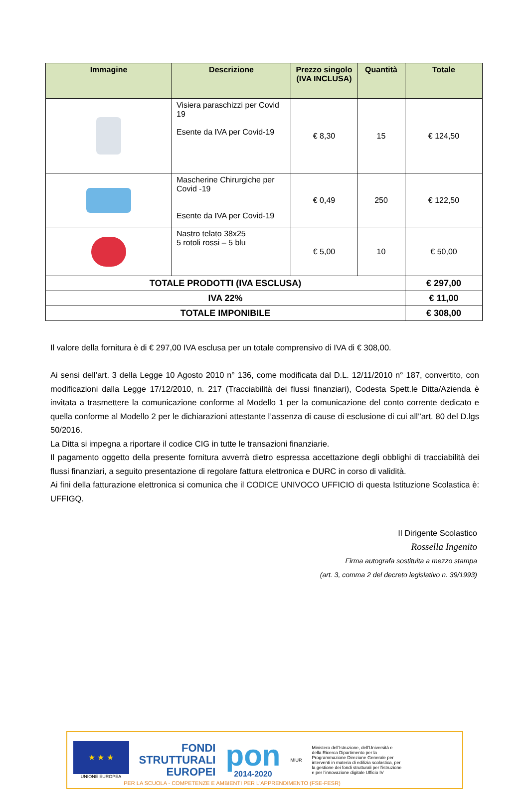| Immagine | Descrizione | Prezzo singolo (IVA INCLUSA) | Quantità | Totale |
| --- | --- | --- | --- | --- |
| | Visiera paraschizzi per Covid 19 Esente da IVA per Covid-19 | € 8,30 | 15 | € 124,50 |
| | Mascherine Chirurgiche per Covid -19 Esente da IVA per Covid-19 | € 0,49 | 250 | € 122,50 |
| | Nastro telato 38x25 5 rotoli rossi – 5 blu | € 5,00 | 10 | € 50,00 |
| TOTALE PRODOTTI (IVA ESCLUSA) | | | | € 297,00 |
| IVA 22% | | | | € 11,00 |
| TOTALE IMPONIBILE | | | | € 308,00 |
Il valore della fornitura è di € 297,00 IVA esclusa per un totale comprensivo di IVA di € 308,00.
Ai sensi dell’art. 3 della Legge 10 Agosto 2010 n° 136, come modificata dal D.L. 12/11/2010 n° 187, convertito, con modificazioni dalla Legge 17/12/2010, n. 217 (Tracciabilità dei flussi finanziari), Codesta Spett.le Ditta/Azienda è invitata a trasmettere la comunicazione conforme al Modello 1 per la comunicazione del conto corrente dedicato e quella conforme al Modello 2 per le dichiarazioni attestante l’assenza di cause di esclusione di cui all’’art. 80 del D.lgs 50/2016.
La Ditta si impegna a riportare il codice CIG in tutte le transazioni finanziarie.
Il pagamento oggetto della presente fornitura avverrà dietro espressa accettazione degli obblighi di tracciabilità dei flussi finanziari, a seguito presentazione di regolare fattura elettronica e DURC in corso di validità.
Ai fini della fatturazione elettronica si comunica che il CODICE UNIVOCO UFFICIO di questa Istituzione Scolastica è: UFFIGQ.
Il Dirigente Scolastico
Rossella Ingenito
Firma autografa sostituita a mezzo stampa
(art. 3, comma 2 del decreto legislativo n. 39/1993)
★ ★ ★
UNIONE EUROPEA
FONDI
STRUTTURALI
EUROPEI
pon
2014-2020
MIUR
Ministero dell'Istruzione, dell'Università e della Ricerca Dipartimento per la Programmazione Direzione Generale per interventi in materia di edilizia scolastica, per la gestione dei fondi strutturali per l'istruzione e per l'innovazione digitale Ufficio IV
PER LA SCUOLA - COMPETENZE E AMBIENTI PER L'APPRENDIMENTO (FSE-FESR)